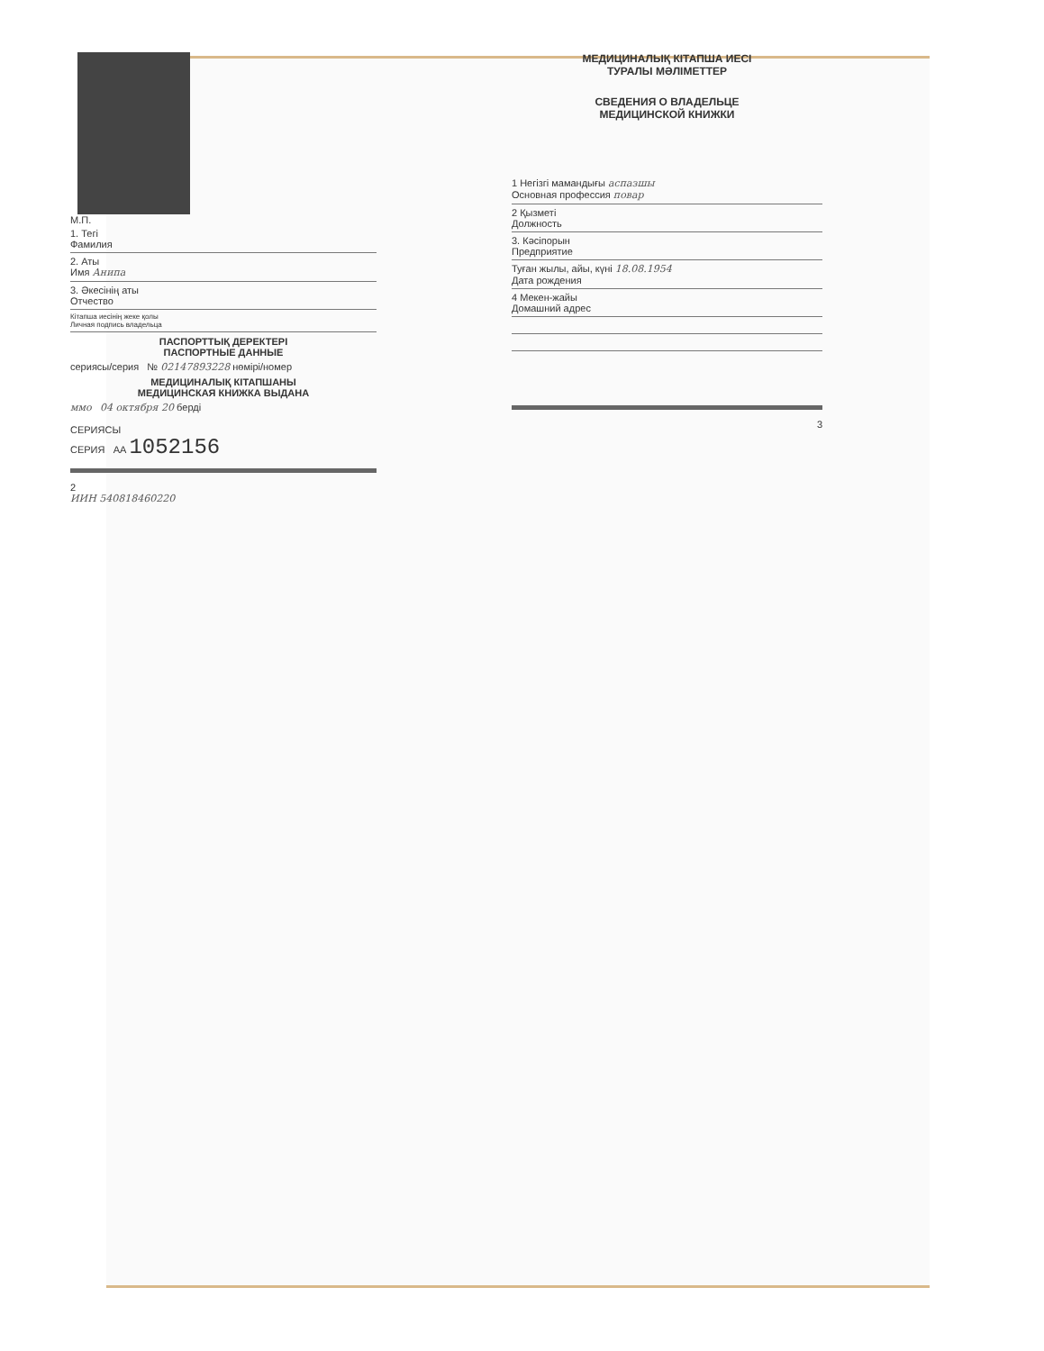М.П.
1. Тегі
Фамилия
2. Аты
Имя Анипа
3. Әкесінің аты
Отчество
Кітапша иесінің жеке қолы
Личная подпись владельца
ПАСПОРТТЫҚ ДЕРЕКТЕРІ
ПАСПОРТНЫЕ ДАННЫЕ
сериясы/серия № 02147893228 нөмірі/номер
МЕДИЦИНАЛЫҚ КІТАПШАНЫ
МЕДИЦИНСКАЯ КНИЖКА ВЫДАНА
ммо 04 октября 20 берді
СЕРИЯСЫ
СЕРИЯ АА 1052156
2
ИИН 540818460220
МЕДИЦИНАЛЫҚ КІТАПША ИЕСІ
ТУРАЛЫ МӘЛІМЕТТЕР
СВЕДЕНИЯ О ВЛАДЕЛЬЦЕ
МЕДИЦИНСКОЙ КНИЖКИ
1 Негізгі мамандығы аспазшы
Основная профессия повар
2 Қызметі
Должность
3. Кәсіпорын
Предприятие
Туған жылы, айы, күні 18.08.1954
Дата рождения
4 Мекен-жайы
Домашний адрес
3